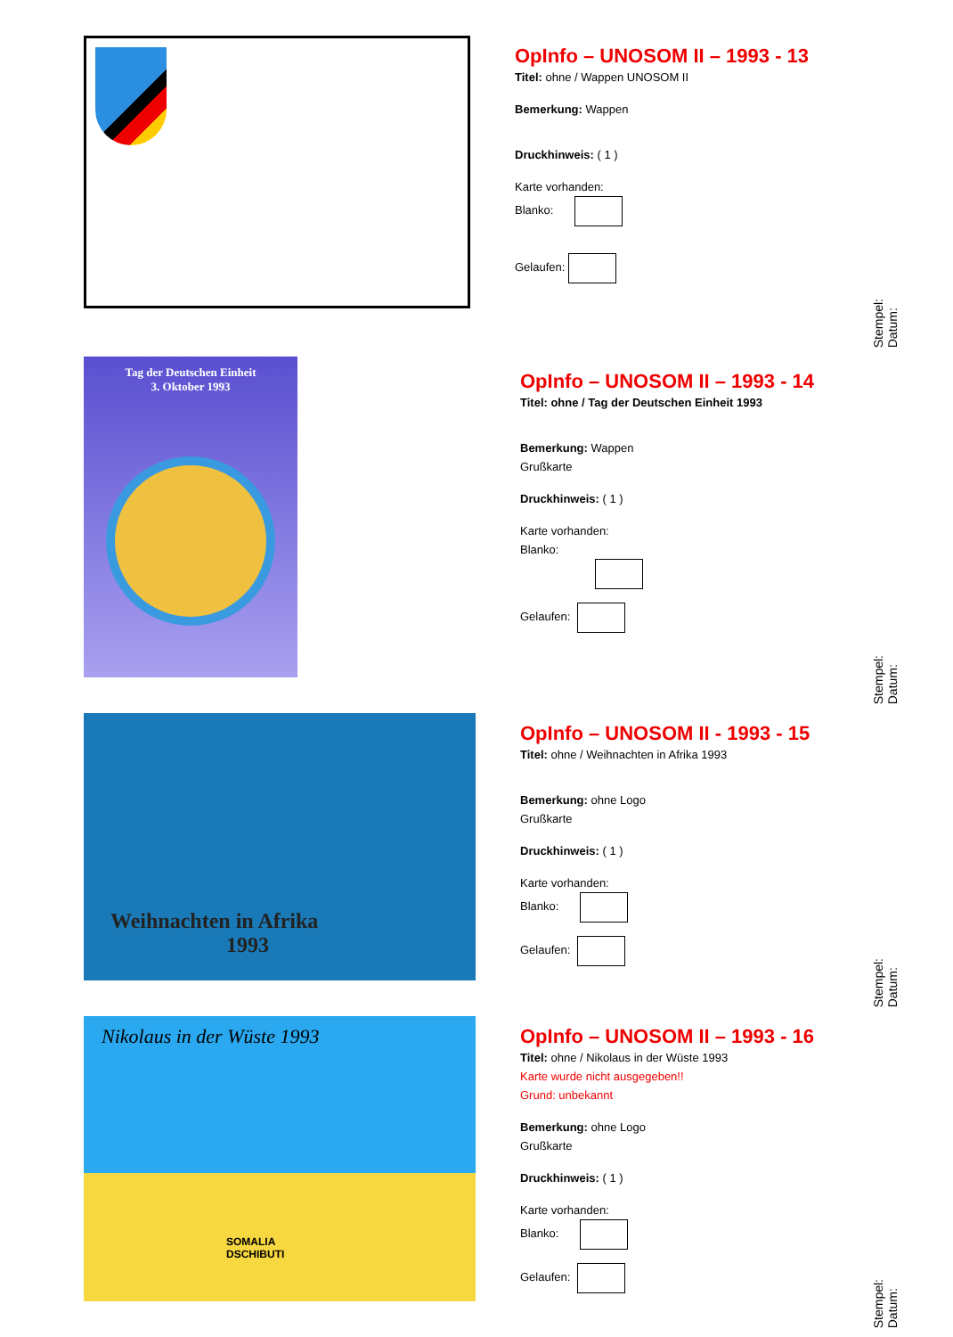OpInfo – UNOSOM II – 1993 - 13
Titel: ohne / Wappen UNOSOM II
Bemerkung: Wappen
Druckhinweis: ( 1 )
Karte vorhanden:
Blanko:
Gelaufen:
Stempel:
Datum:
Tag der Deutschen Einheit
3. Oktober 1993
OpInfo – UNOSOM II – 1993 - 14
Titel: ohne / Tag der Deutschen Einheit 1993
Bemerkung: Wappen
Grußkarte
Druckhinweis: ( 1 )
Karte vorhanden:
Blanko:
Gelaufen:
Stempel:
Datum:
Weihnachten in Afrika
1993
OpInfo – UNOSOM II - 1993 - 15
Titel: ohne / Weihnachten in Afrika 1993
Bemerkung: ohne Logo
Grußkarte
Druckhinweis: ( 1 )
Karte vorhanden:
Blanko:
Gelaufen:
Stempel:
Datum:
Nikolaus in der Wüste 1993
SOMALIA
DSCHIBUTI
OpInfo – UNOSOM II – 1993 - 16
Titel: ohne / Nikolaus in der Wüste 1993
Karte wurde nicht ausgegeben!!
Grund: unbekannt
Bemerkung: ohne Logo
Grußkarte
Druckhinweis: ( 1 )
Karte vorhanden:
Blanko:
Gelaufen:
Stempel:
Datum: